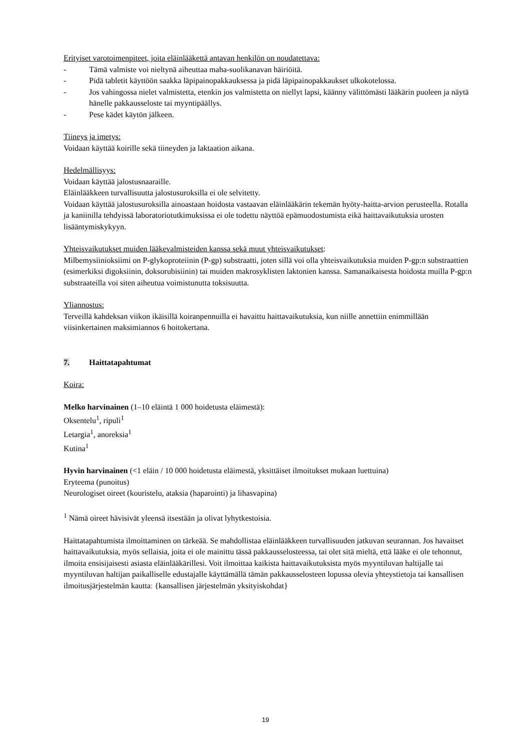Erityiset varotoimenpiteet, joita eläinlääkettä antavan henkilön on noudatettava:
- Tämä valmiste voi nieltynä aiheuttaa maha-suolikanavan häiriöitä.
- Pidä tabletit käyttöön saakka läpipainopakkauksessa ja pidä läpipainopakkaukset ulkokotelossa.
- Jos vahingossa nielet valmistetta, etenkin jos valmistetta on niellyt lapsi, käänny välittömästi lääkärin puoleen ja näytä hänelle pakkausseloste tai myyntipäällys.
- Pese kädet käytön jälkeen.
Tiineys ja imetys:
Voidaan käyttää koirille sekä tiineyden ja laktaation aikana.
Hedelmällisyys:
Voidaan käyttää jalostusnaaraille.
Eläinlääkkeen turvallisuutta jalostusuroksilla ei ole selvitetty.
Voidaan käyttää jalostusuroksilla ainoastaan hoidosta vastaavan eläinlääkärin tekemän hyöty-haitta-arvion perusteella. Rotalla ja kaniinilla tehdyissä laboratoriotutkimuksissa ei ole todettu näyttöä epämuodostumista eikä haittavaikutuksia urosten lisääntymiskykyyn.
Yhteisvaikutukset muiden lääkevalmisteiden kanssa sekä muut yhteisvaikutukset:
Milbemysiinioksiimi on P-glykoproteiinin (P-gp) substraatti, joten sillä voi olla yhteisvaikutuksia muiden P-gp:n substraattien (esimerkiksi digoksiinin, doksorubisiinin) tai muiden makrosyklisten laktonien kanssa. Samanaikaisesta hoidosta muilla P-gp:n substraateilla voi siten aiheutua voimistunutta toksisuutta.
Yliannostus:
Terveillä kahdeksan viikon ikäisillä koiranpennuilla ei havaittu haittavaikutuksia, kun niille annettiin enimmillään viisinkertainen maksimiannos 6 hoitokertana.
7. Haittatapahtumat
Koira:
Melko harvinainen (1–10 eläintä 1 000 hoidetusta eläimestä):
Oksentelu<sup>1</sup>, ripuli<sup>1</sup>
Letargia<sup>1</sup>, anoreksia<sup>1</sup>
Kutina<sup>1</sup>
Hyvin harvinainen (<1 eläin / 10 000 hoidetusta eläimestä, yksittäiset ilmoitukset mukaan luettuina)
Eryteema (punoitus)
Neurologiset oireet (kouristelu, ataksia (haparointi) ja lihasvapina)
<sup>1</sup> Nämä oireet hävisivät yleensä itsestään ja olivat lyhytkestoisia.
Haittatapahtumista ilmoittaminen on tärkeää. Se mahdollistaa eläinlääkkeen turvallisuuden jatkuvan seurannan. Jos havaitset haittavaikutuksia, myös sellaisia, joita ei ole mainittu tässä pakkausselosteessa, tai olet sitä mieltä, että lääke ei ole tehonnut, ilmoita ensisijaisesti asiasta eläinlääkärillesi. Voit ilmoittaa kaikista haittavaikutuksista myös myyntiluvan haltijalle tai myyntiluvan haltijan paikalliselle edustajalle käyttämällä tämän pakkausselosteen lopussa olevia yhteystietoja tai kansallisen ilmoitusjärjestelmän kautta: {kansallisen järjestelmän yksityiskohdat}
19